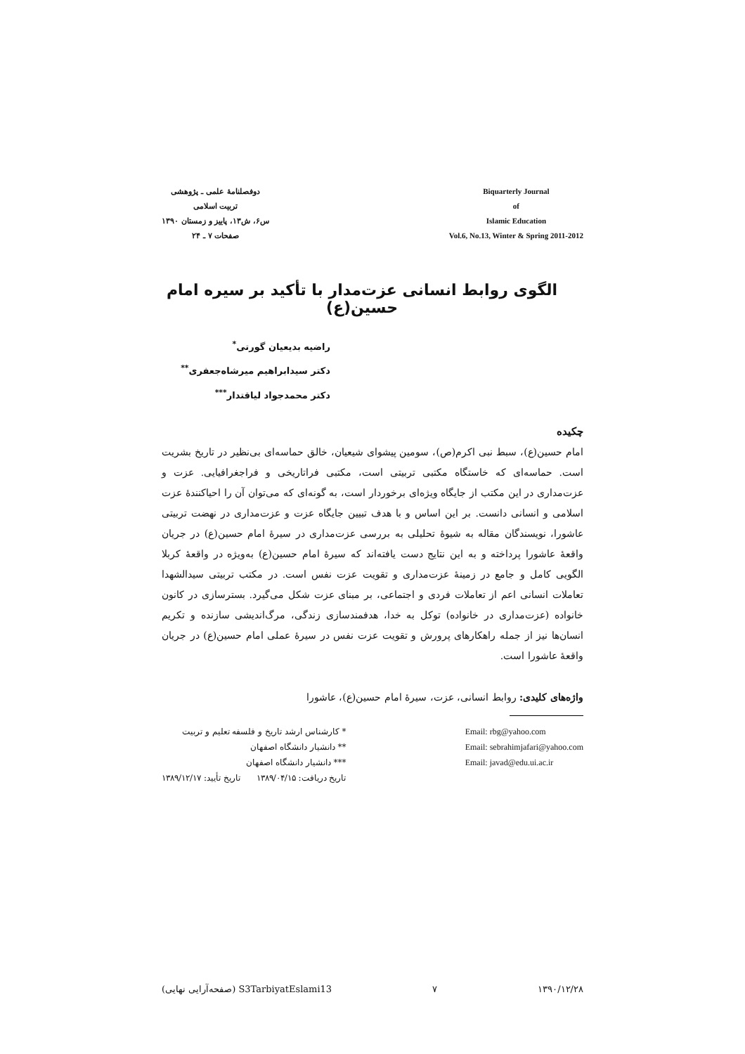دوفصلنامهٔ علمی ـ پژوهشی
تربیت اسلامی
س۶، ش۱۳، پاییز و زمستان ۱۳۹۰
صفحات ۷ ـ ۲۴
Biquarterly Journal
of
Islamic Education
Vol.6, No.13, Winter & Spring 2011-2012
الگوی روابط انسانی عزت‌مدار با تأکید بر سیره امام حسین(ع)
راضیه بدیعیان گورتی<sup>*</sup>
دکتر سیدابراهیم میرشاه‌جعفری<sup>**</sup>
دکتر محمدجواد لیاقتدار<sup>***</sup>
چکیده
امام حسین(ع)، سبط نبی اکرم(ص)، سومین پیشوای شیعیان، خالق حماسه‌ای بی‌نظیر در تاریخ بشریت است. حماسه‌ای که خاستگاه مکتبی تربیتی است، مکتبی فراتاریخی و فراجغرافیایی. عزت و عزت‌مداری در این مکتب از جایگاه ویژه‌ای برخوردار است، به گونه‌ای که می‌توان آن را احیاکنندهٔ عزت اسلامی و انسانی دانست. بر این اساس و با هدف تبیین جایگاه عزت و عزت‌مداری در نهضت تربیتی عاشورا، نویسندگان مقاله به شیوهٔ تحلیلی به بررسی عزت‌مداری در سیرهٔ امام حسین(ع) در جریان واقعهٔ عاشورا پرداخته و به این نتایج دست یافته‌اند که سیرهٔ امام حسین(ع) به‌ویژه در واقعهٔ کربلا الگویی کامل و جامع در زمینهٔ عزت‌مداری و تقویت عزت نفس است. در مکتب تربیتی سیدالشهدا تعاملات انسانی اعم از تعاملات فردی و اجتماعی، بر مبنای عزت شکل می‌گیرد. بسترسازی در کانون خانواده (عزت‌مداری در خانواده) توکل به خدا، هدفمندسازی زندگی، مرگ‌اندیشی سازنده و تکریم انسان‌ها نیز از جمله راهکارهای پرورش و تقویت عزت نفس در سیرهٔ عملی امام حسین(ع) در جریان واقعهٔ عاشورا است.
واژه‌های کلیدی: روابط انسانی، عزت، سیرهٔ امام حسین(ع)، عاشورا
* کارشناس ارشد تاریخ و فلسفه تعلیم و تربیت
** دانشیار دانشگاه اصفهان
*** دانشیار دانشگاه اصفهان
تاریخ دریافت: ۱۳۸۹/۰۴/۱۵ تاریخ تأیید: ۱۳۸۹/۱۲/۱۷
Email: rbg@yahoo.com
Email: sebrahimjafari@yahoo.com
Email: javad@edu.ui.ac.ir
S3TarbiyatEslami13 (صفحه‌آرایی نهایی) ۷ ۱۳۹۰/۱۲/۲۸